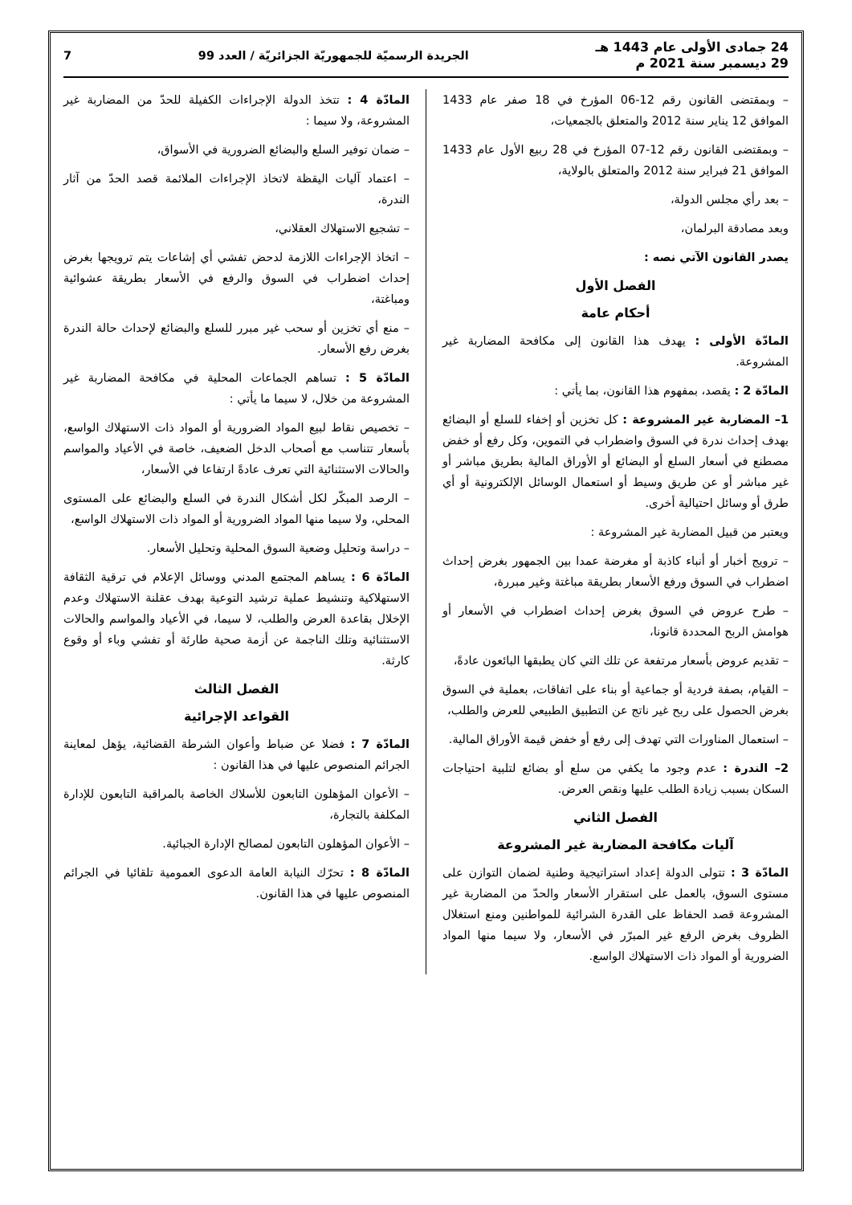24 جمادى الأولى عام 1443 هـ
29 ديسمبر سنة 2021 م
الجريدة الرسميّة للجمهوريّة الجزائريّة / العدد 99
7
– وبمقتضى القانون رقم 12-06 المؤرخ في 18 صفر عام 1433 الموافق 12 يناير سنة 2012 والمتعلق بالجمعيات،
– وبمقتضى القانون رقم 12-07 المؤرخ في 28 ربيع الأول عام 1433 الموافق 21 فبراير سنة 2012 والمتعلق بالولاية،
– بعد رأي مجلس الدولة،
وبعد مصادقة البرلمان،
يصدر القانون الآتي نصه :
الفصل الأول
أحكام عامة
المادّة الأولى : يهدف هذا القانون إلى مكافحة المضاربة غير المشروعة.
المادّة 2 : يقصد، بمفهوم هذا القانون، بما يأتي :
1– المضاربة غير المشروعة : كل تخزين أو إخفاء للسلع أو البضائع بهدف إحداث ندرة في السوق واضطراب في التموين، وكل رفع أو خفض مصطنع في أسعار السلع أو البضائع أو الأوراق المالية بطريق مباشر أو غير مباشر أو عن طريق وسيط أو استعمال الوسائل الإلكترونية أو أي طرق أو وسائل احتيالية أخرى.
ويعتبر من قبيل المضاربة غير المشروعة :
– ترويج أخبار أو أنباء كاذبة أو مغرضة عمدا بين الجمهور بغرض إحداث اضطراب في السوق ورفع الأسعار بطريقة مباغتة وغير مبررة،
– طرح عروض في السوق بغرض إحداث اضطراب في الأسعار أو هوامش الربح المحددة قانونا،
– تقديم عروض بأسعار مرتفعة عن تلك التي كان يطبقها البائعون عادةً،
– القيام، بصفة فردية أو جماعية أو بناء على اتفاقات، بعملية في السوق بغرض الحصول على ربح غير ناتج عن التطبيق الطبيعي للعرض والطلب،
– استعمال المناورات التي تهدف إلى رفع أو خفض قيمة الأوراق المالية.
2– الندرة : عدم وجود ما يكفي من سلع أو بضائع لتلبية احتياجات السكان بسبب زيادة الطلب عليها ونقص العرض.
الفصل الثاني
آليات مكافحة المضاربة غير المشروعة
المادّة 3 : تتولى الدولة إعداد استراتيجية وطنية لضمان التوازن على مستوى السوق، بالعمل على استقرار الأسعار والحدّ من المضاربة غير المشروعة قصد الحفاظ على القدرة الشرائية للمواطنين ومنع استغلال الظروف بغرض الرفع غير المبرّر في الأسعار، ولا سيما منها المواد الضرورية أو المواد ذات الاستهلاك الواسع.
المادّة 4 : تتخذ الدولة الإجراءات الكفيلة للحدّ من المضاربة غير المشروعة، ولا سيما :
– ضمان توفير السلع والبضائع الضرورية في الأسواق،
– اعتماد آليات اليقظة لاتخاذ الإجراءات الملائمة قصد الحدّ من آثار الندرة،
– تشجيع الاستهلاك العقلاني،
– اتخاذ الإجراءات اللازمة لدحض تفشي أي إشاعات يتم ترويجها بغرض إحداث اضطراب في السوق والرفع في الأسعار بطريقة عشوائية ومباغتة،
– منع أي تخزين أو سحب غير مبرر للسلع والبضائع لإحداث حالة الندرة بغرض رفع الأسعار.
المادّة 5 : تساهم الجماعات المحلية في مكافحة المضاربة غير المشروعة من خلال، لا سيما ما يأتي :
– تخصيص نقاط لبيع المواد الضرورية أو المواد ذات الاستهلاك الواسع، بأسعار تتناسب مع أصحاب الدخل الضعيف، خاصة في الأعياد والمواسم والحالات الاستثنائية التي تعرف عادةً ارتفاعا في الأسعار،
– الرصد المبكّر لكل أشكال الندرة في السلع والبضائع على المستوى المحلي، ولا سيما منها المواد الضرورية أو المواد ذات الاستهلاك الواسع،
– دراسة وتحليل وضعية السوق المحلية وتحليل الأسعار.
المادّة 6 : يساهم المجتمع المدني ووسائل الإعلام في ترقية الثقافة الاستهلاكية وتنشيط عملية ترشيد التوعية بهدف عقلنة الاستهلاك وعدم الإخلال بقاعدة العرض والطلب، لا سيما، في الأعياد والمواسم والحالات الاستثنائية وتلك الناجمة عن أزمة صحية طارئة أو تفشي وباء أو وقوع كارثة.
الفصل الثالث
القواعد الإجرائية
المادّة 7 : فضلا عن ضباط وأعوان الشرطة القضائية، يؤهل لمعاينة الجرائم المنصوص عليها في هذا القانون :
– الأعوان المؤهلون التابعون للأسلاك الخاصة بالمراقبة التابعون للإدارة المكلفة بالتجارة،
– الأعوان المؤهلون التابعون لمصالح الإدارة الجبائية.
المادّة 8 : تحرّك النيابة العامة الدعوى العمومية تلقائيا في الجرائم المنصوص عليها في هذا القانون.